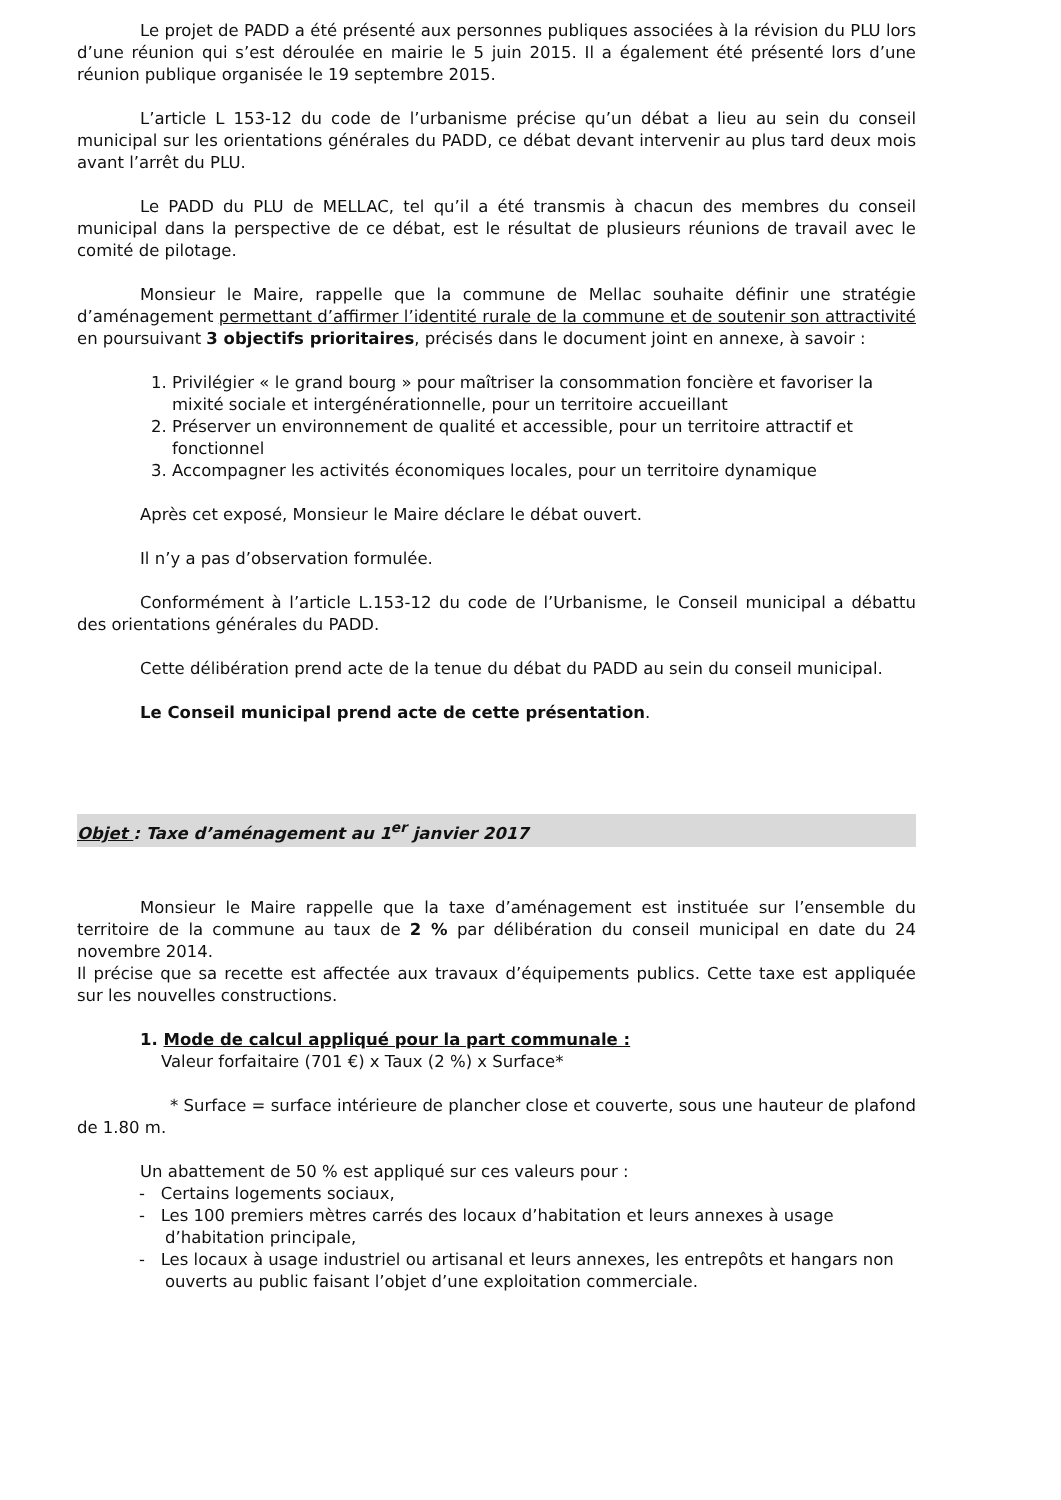Le projet de PADD a été présenté aux personnes publiques associées à la révision du PLU lors d’une réunion qui s’est déroulée en mairie le 5 juin 2015. Il a également été présenté lors d’une réunion publique organisée le 19 septembre 2015.
L’article L 153-12 du code de l’urbanisme précise qu’un débat a lieu au sein du conseil municipal sur les orientations générales du PADD, ce débat devant intervenir au plus tard deux mois avant l’arrêt du PLU.
Le PADD du PLU de MELLAC, tel qu’il a été transmis à chacun des membres du conseil municipal dans la perspective de ce débat, est le résultat de plusieurs réunions de travail avec le comité de pilotage.
Monsieur le Maire, rappelle que la commune de Mellac souhaite définir une stratégie d’aménagement permettant d’affirmer l’identité rurale de la commune et de soutenir son attractivité en poursuivant 3 objectifs prioritaires, précisés dans le document joint en annexe, à savoir :
1. Privilégier « le grand bourg » pour maîtriser la consommation foncière et favoriser la mixité sociale et intergénérationnelle, pour un territoire accueillant
2. Préserver un environnement de qualité et accessible, pour un territoire attractif et fonctionnel
3. Accompagner les activités économiques locales, pour un territoire dynamique
Après cet exposé, Monsieur le Maire déclare le débat ouvert.
Il n’y a pas d’observation formulée.
Conformément à l’article L.153-12 du code de l’Urbanisme, le Conseil municipal a débattu des orientations générales du PADD.
Cette délibération prend acte de la tenue du débat du PADD au sein du conseil municipal.
Le Conseil municipal prend acte de cette présentation.
Objet : Taxe d’aménagement au 1<sup>er</sup> janvier 2017
Monsieur le Maire rappelle que la taxe d’aménagement est instituée sur l’ensemble du territoire de la commune au taux de 2 % par délibération du conseil municipal en date du 24 novembre 2014.
Il précise que sa recette est affectée aux travaux d’équipements publics. Cette taxe est appliquée sur les nouvelles constructions.
1. Mode de calcul appliqué pour la part communale :
Valeur forfaitaire (701 €) x Taux (2 %) x Surface*
* Surface = surface intérieure de plancher close et couverte, sous une hauteur de plafond de 1.80 m.
Un abattement de 50 % est appliqué sur ces valeurs pour :
- Certains logements sociaux,
- Les 100 premiers mètres carrés des locaux d’habitation et leurs annexes à usage d’habitation principale,
- Les locaux à usage industriel ou artisanal et leurs annexes, les entrepôts et hangars non ouverts au public faisant l’objet d’une exploitation commerciale.